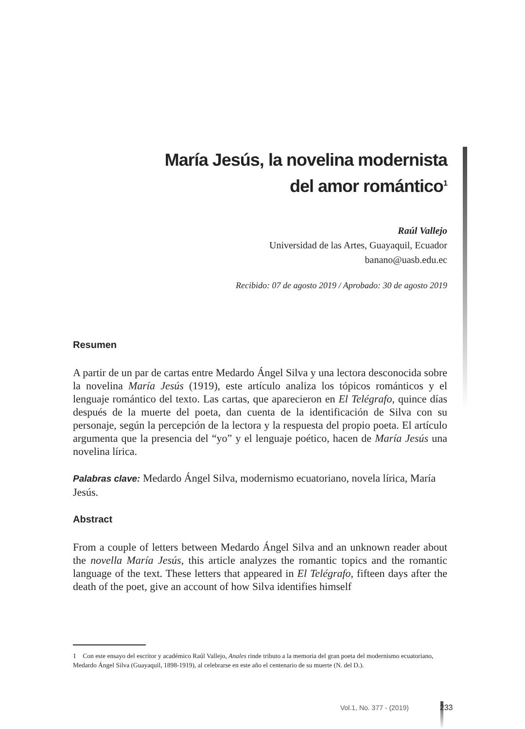María Jesús, la novelina modernista
del amor romántico<sup>1</sup>
Raúl Vallejo
Universidad de las Artes, Guayaquil, Ecuador
banano@uasb.edu.ec
Recibido: 07 de agosto 2019 / Aprobado: 30 de agosto 2019
Resumen
A partir de un par de cartas entre Medardo Ángel Silva y una lectora desconocida sobre la novelina María Jesús (1919), este artículo analiza los tópicos románticos y el lenguaje romántico del texto. Las cartas, que aparecieron en El Telégrafo, quince días después de la muerte del poeta, dan cuenta de la identificación de Silva con su personaje, según la percepción de la lectora y la respuesta del propio poeta. El artículo argumenta que la presencia del “yo” y el lenguaje poético, hacen de María Jesús una novelina lírica.
Palabras clave: Medardo Ángel Silva, modernismo ecuatoriano, novela lírica, María Jesús.
Abstract
From a couple of letters between Medardo Ángel Silva and an unknown reader about the novella María Jesús, this article analyzes the romantic topics and the romantic language of the text. These letters that appeared in El Telégrafo, fifteen days after the death of the poet, give an account of how Silva identifies himself
1 Con este ensayo del escritor y académico Raúl Vallejo, Anales rinde tributo a la memoria del gran poeta del modernismo ecuatoriano, Medardo Ángel Silva (Guayaquil, 1898-1919), al celebrarse en este año el centenario de su muerte (N. del D.).
Vol.1, No. 377 - (2019) 233